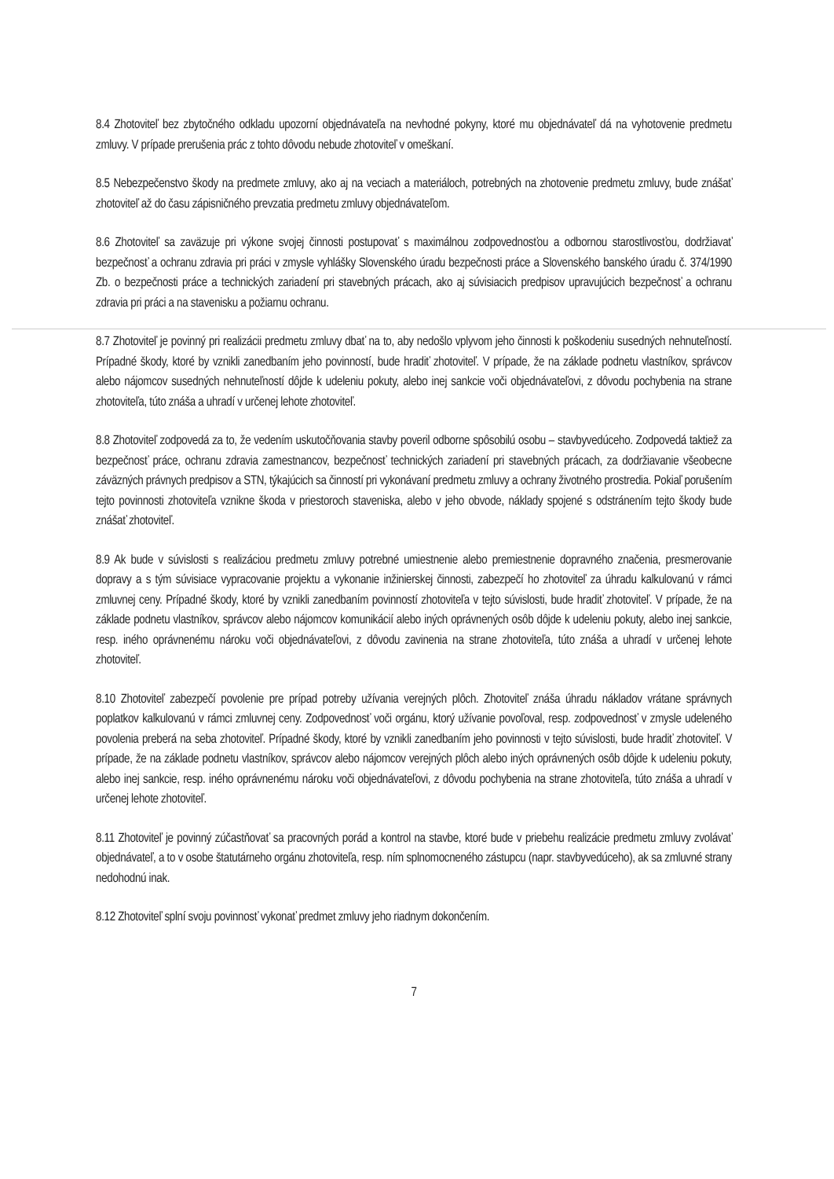8.4 Zhotoviteľ bez zbytočného odkladu upozorní objednávateľa na nevhodné pokyny, ktoré mu objednávateľ dá na vyhotovenie predmetu zmluvy. V prípade prerušenia prác z tohto dôvodu nebude zhotoviteľ v omeškaní.
8.5 Nebezpečenstvo škody na predmete zmluvy, ako aj na veciach a materiáloch, potrebných na zhotovenie predmetu zmluvy, bude znášať zhotoviteľ až do času zápisničného prevzatia predmetu zmluvy objednávateľom.
8.6 Zhotoviteľ sa zaväzuje pri výkone svojej činnosti postupovať s maximálnou zodpovednosťou a odbornou starostlivosťou, dodržiavať bezpečnosť a ochranu zdravia pri práci v zmysle vyhlášky Slovenského úradu bezpečnosti práce a Slovenského banského úradu č. 374/1990 Zb. o bezpečnosti práce a technických zariadení pri stavebných prácach, ako aj súvisiacich predpisov upravujúcich bezpečnosť a ochranu zdravia pri práci a na stavenisku a požiarnu ochranu.
8.7 Zhotoviteľ je povinný pri realizácii predmetu zmluvy dbať na to, aby nedošlo vplyvom jeho činnosti k poškodeniu susedných nehnuteľností. Prípadné škody, ktoré by vznikli zanedbaním jeho povinností, bude hradiť zhotoviteľ. V prípade, že na základe podnetu vlastníkov, správcov alebo nájomcov susedných nehnuteľností dôjde k udeleniu pokuty, alebo inej sankcie voči objednávateľovi, z dôvodu pochybenia na strane zhotoviteľa, túto znáša a uhradí v určenej lehote zhotoviteľ.
8.8 Zhotoviteľ zodpovedá za to, že vedením uskutočňovania stavby poveril odborne spôsobilú osobu – stavbyvedúceho. Zodpovedá taktiež za bezpečnosť práce, ochranu zdravia zamestnancov, bezpečnosť technických zariadení pri stavebných prácach, za dodržiavanie všeobecne záväzných právnych predpisov a STN, týkajúcich sa činností pri vykonávaní predmetu zmluvy a ochrany životného prostredia. Pokiaľ porušením tejto povinnosti zhotoviteľa vznikne škoda v priestoroch staveniska, alebo v jeho obvode, náklady spojené s odstránením tejto škody bude znášať zhotoviteľ.
8.9 Ak bude v súvislosti s realizáciou predmetu zmluvy potrebné umiestnenie alebo premiestnenie dopravného značenia, presmerovanie dopravy a s tým súvisiace vypracovanie projektu a vykonanie inžinierskej činnosti, zabezpečí ho zhotoviteľ za úhradu kalkulovanú v rámci zmluvnej ceny. Prípadné škody, ktoré by vznikli zanedbaním povinností zhotoviteľa v tejto súvislosti, bude hradiť zhotoviteľ. V prípade, že na základe podnetu vlastníkov, správcov alebo nájomcov komunikácií alebo iných oprávnených osôb dôjde k udeleniu pokuty, alebo inej sankcie, resp. iného oprávnenému nároku voči objednávateľovi, z dôvodu zavinenia na strane zhotoviteľa, túto znáša a uhradí v určenej lehote zhotoviteľ.
8.10 Zhotoviteľ zabezpečí povolenie pre prípad potreby užívania verejných plôch. Zhotoviteľ znáša úhradu nákladov vrátane správnych poplatkov kalkulovanú v rámci zmluvnej ceny. Zodpovednosť voči orgánu, ktorý užívanie povoľoval, resp. zodpovednosť v zmysle udeleného povolenia preberá na seba zhotoviteľ. Prípadné škody, ktoré by vznikli zanedbaním jeho povinnosti v tejto súvislosti, bude hradiť zhotoviteľ. V prípade, že na základe podnetu vlastníkov, správcov alebo nájomcov verejných plôch alebo iných oprávnených osôb dôjde k udeleniu pokuty, alebo inej sankcie, resp. iného oprávnenému nároku voči objednávateľovi, z dôvodu pochybenia na strane zhotoviteľa, túto znáša a uhradí v určenej lehote zhotoviteľ.
8.11 Zhotoviteľ je povinný zúčastňovať sa pracovných porád a kontrol na stavbe, ktoré bude v priebehu realizácie predmetu zmluvy zvolávať objednávateľ, a to v osobe štatutárneho orgánu zhotoviteľa, resp. ním splnomocneného zástupcu (napr. stavbyvedúceho), ak sa zmluvné strany nedohodnú inak.
8.12 Zhotoviteľ splní svoju povinnosť vykonať predmet zmluvy jeho riadnym dokončením.
7